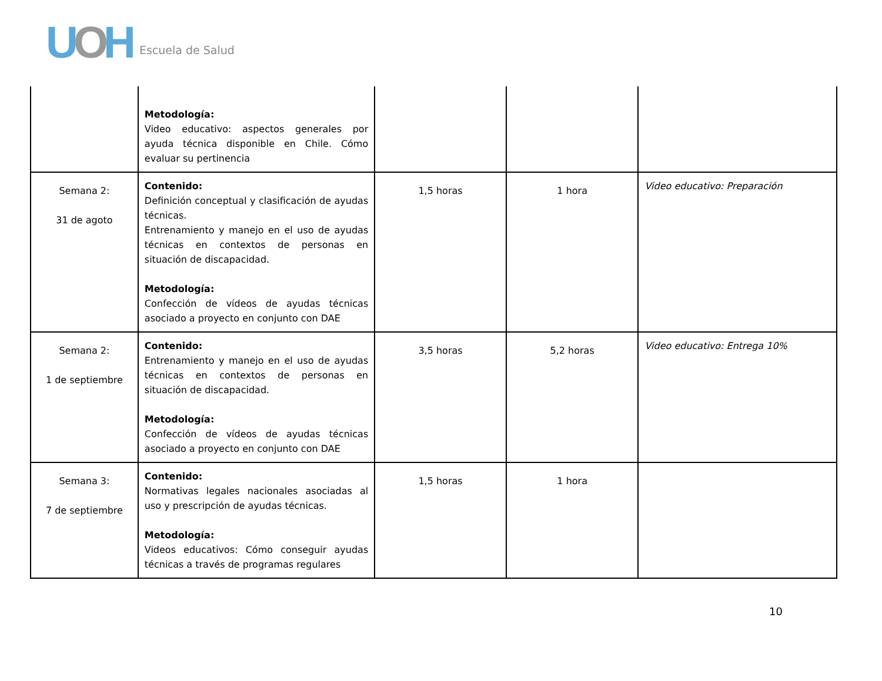UOH Escuela de Salud
| | Metodología: Video educativo: aspectos generales por ayuda técnica disponible en Chile. Cómo evaluar su pertinencia | | | |
| Semana 2: 31 de agoto | Contenido: Definición conceptual y clasificación de ayudas técnicas. Entrenamiento y manejo en el uso de ayudas técnicas en contextos de personas en situación de discapacidad. Metodología: Confección de vídeos de ayudas técnicas asociado a proyecto en conjunto con DAE | 1,5 horas | 1 hora | Video educativo: Preparación |
| Semana 2: 1 de septiembre | Contenido: Entrenamiento y manejo en el uso de ayudas técnicas en contextos de personas en situación de discapacidad. Metodología: Confección de vídeos de ayudas técnicas asociado a proyecto en conjunto con DAE | 3,5 horas | 5,2 horas | Video educativo: Entrega 10% |
| Semana 3: 7 de septiembre | Contenido: Normativas legales nacionales asociadas al uso y prescripción de ayudas técnicas. Metodología: Videos educativos: Cómo conseguir ayudas técnicas a través de programas regulares | 1,5 horas | 1 hora | |
10